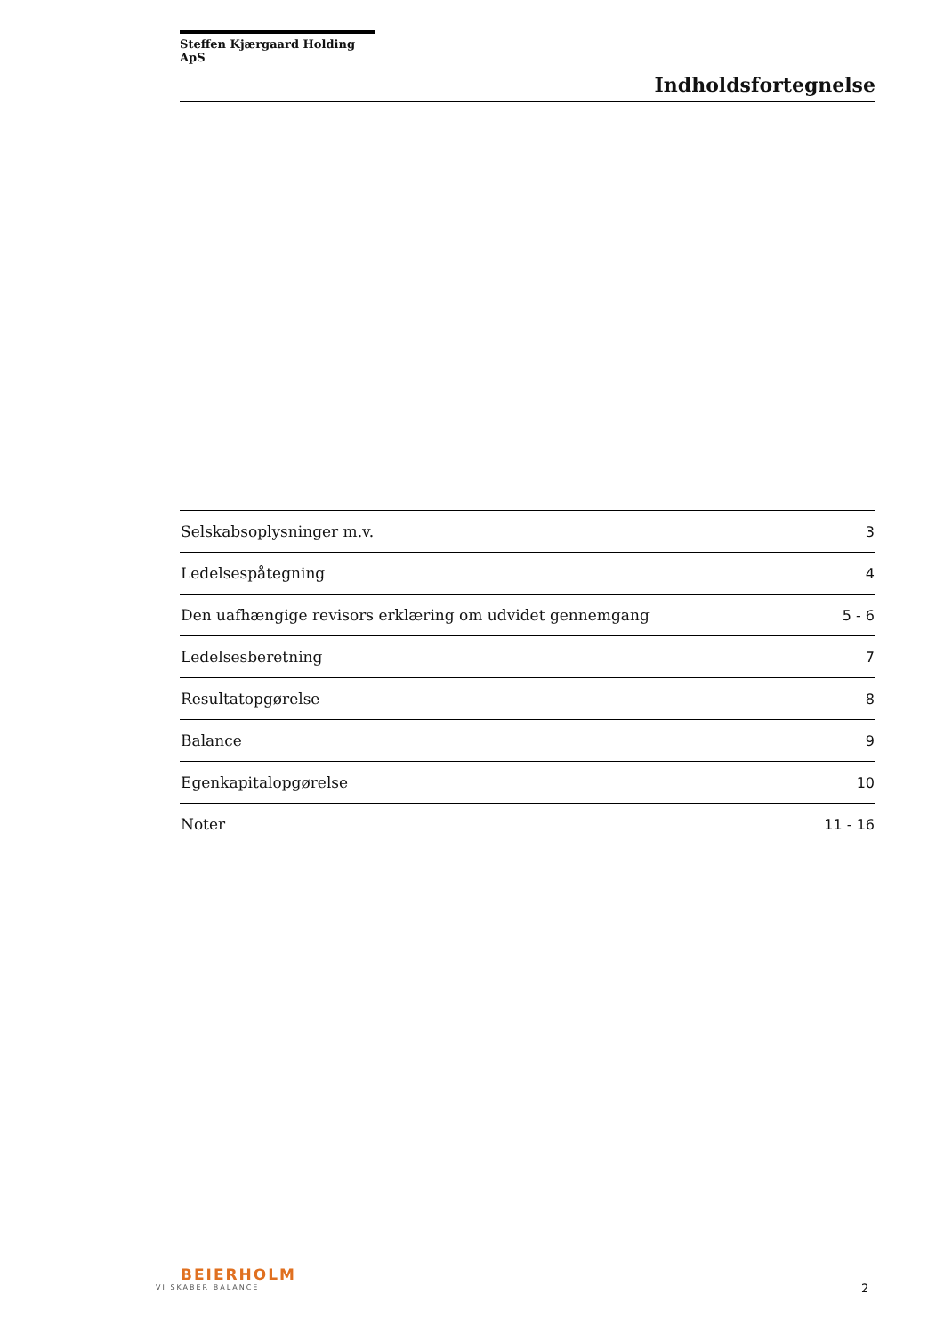Steffen Kjærgaard Holding ApS
Indholdsfortegnelse
| Selskabsoplysninger m.v. | 3 |
| Ledelsespåtegning | 4 |
| Den uafhængige revisors erklæring om udvidet gennemgang | 5 - 6 |
| Ledelsesberetning | 7 |
| Resultatopgørelse | 8 |
| Balance | 9 |
| Egenkapitalopgørelse | 10 |
| Noter | 11 - 16 |
BEIERHOLM
VI SKABER BALANCE
2